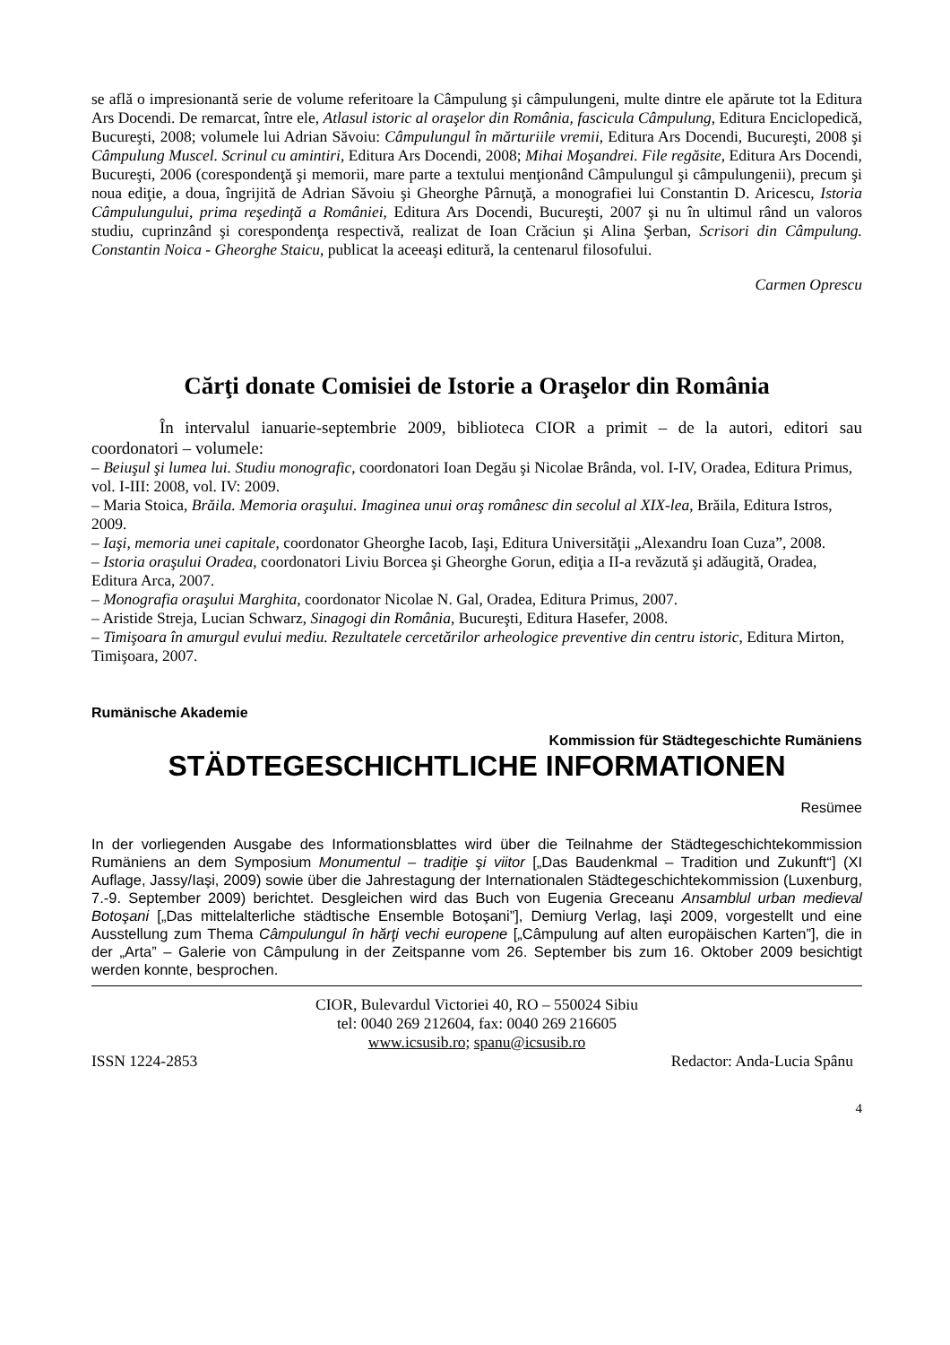se află o impresionantă serie de volume referitoare la Câmpulung şi câmpulungeni, multe dintre ele apărute tot la Editura Ars Docendi. De remarcat, între ele, Atlasul istoric al oraşelor din România, fascicula Câmpulung, Editura Enciclopedică, Bucureşti, 2008; volumele lui Adrian Săvoiu: Câmpulungul în mărturiile vremii, Editura Ars Docendi, Bucureşti, 2008 şi Câmpulung Muscel. Scrinul cu amintiri, Editura Ars Docendi, 2008; Mihai Moşandrei. File regăsite, Editura Ars Docendi, Bucureşti, 2006 (corespondenţă şi memorii, mare parte a textului menţionând Câmpulungul şi câmpulungenii), precum şi noua ediţie, a doua, îngrijită de Adrian Săvoiu şi Gheorghe Pârnuţă, a monografiei lui Constantin D. Aricescu, Istoria Câmpulungului, prima reşedinţă a României, Editura Ars Docendi, Bucureşti, 2007 şi nu în ultimul rând un valoros studiu, cuprinzând şi corespondenţa respectivă, realizat de Ioan Crăciun şi Alina Şerban, Scrisori din Câmpulung. Constantin Noica - Gheorghe Staicu, publicat la aceeaşi editură, la centenarul filosofului.
Carmen Oprescu
Cărţi donate Comisiei de Istorie a Oraşelor din România
În intervalul ianuarie-septembrie 2009, biblioteca CIOR a primit – de la autori, editori sau coordonatori – volumele:
– Beiuşul şi lumea lui. Studiu monografic, coordonatori Ioan Degău şi Nicolae Brânda, vol. I-IV, Oradea, Editura Primus, vol. I-III: 2008, vol. IV: 2009.
– Maria Stoica, Brăila. Memoria oraşului. Imaginea unui oraş românesc din secolul al XIX-lea, Brăila, Editura Istros, 2009.
– Iaşi, memoria unei capitale, coordonator Gheorghe Iacob, Iaşi, Editura Universităţii „Alexandru Ioan Cuza”, 2008.
– Istoria oraşului Oradea, coordonatori Liviu Borcea şi Gheorghe Gorun, ediţia a II-a revăzută şi adăugită, Oradea, Editura Arca, 2007.
– Monografia oraşului Marghita, coordonator Nicolae N. Gal, Oradea, Editura Primus, 2007.
– Aristide Streja, Lucian Schwarz, Sinagogi din România, Bucureşti, Editura Hasefer, 2008.
– Timişoara în amurgul evului mediu. Rezultatele cercetărilor arheologice preventive din centru istoric, Editura Mirton, Timişoara, 2007.
Rumänische Akademie
Kommission für Städtegeschichte Rumäniens
STÄDTEGESCHICHTLICHE INFORMATIONEN
Resümee
In der vorliegenden Ausgabe des Informationsblattes wird über die Teilnahme der Städtegeschichtekommission Rumäniens an dem Symposium Monumentul – tradiţie şi viitor [„Das Baudenkmal – Tradition und Zukunft“] (XI Auflage, Jassy/Iaşi, 2009) sowie über die Jahrestagung der Internationalen Städtegeschichtekommission (Luxenburg, 7.-9. September 2009) berichtet. Desgleichen wird das Buch von Eugenia Greceanu Ansamblul urban medieval Botoşani [„Das mittelalterliche städtische Ensemble Botoşani”], Demiurg Verlag, Iaşi 2009, vorgestellt und eine Ausstellung zum Thema Câmpulungul în hărţi vechi europene [„Câmpulung auf alten europäischen Karten”], die in der „Arta” – Galerie von Câmpulung in der Zeitspanne vom 26. September bis zum 16. Oktober 2009 besichtigt werden konnte, besprochen.
CIOR, Bulevardul Victoriei 40, RO – 550024 Sibiu
tel: 0040 269 212604, fax: 0040 269 216605
www.icsusib.ro; spanu@icsusib.ro
ISSN 1224-2853 Redactor: Anda-Lucia Spânu
4